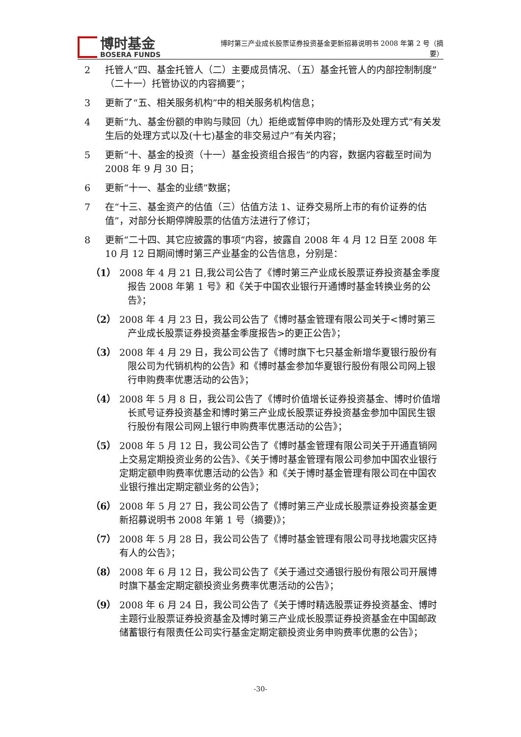博时基金
BOSERA FUNDS
博时第三产业成长股票证券投资基金更新招募说明书 2008 年第 2 号（摘要）
2 托管人“四、基金托管人（二）主要成员情况、（五）基金托管人的内部控制制度”（二十一）托管协议的内容摘要”；
3 更新了“五、相关服务机构”中的相关服务机构信息；
4 更新“九、基金份额的申购与赎回（九）拒绝或暂停申购的情形及处理方式”有关发生后的处理方式以及(十七)基金的非交易过户”有关内容；
5 更新“十、基金的投资（十一）基金投资组合报告”的内容，数据内容截至时间为 2008 年 9 月 30 日；
6 更新“十一、基金的业绩”数据；
7 在“十三、基金资产的估值（三）估值方法 1、证券交易所上市的有价证券的估值”，对部分长期停牌股票的估值方法进行了修订；
8 更新“二十四、其它应披露的事项”内容，披露自 2008 年 4 月 12 日至 2008 年 10 月 12 日期间博时第三产业基金的公告信息，分别是：
（1） 2008 年 4 月 21 日,我公司公告了《博时第三产业成长股票证券投资基金季度报告 2008 年第 1 号》和《关于中国农业银行开通博时基金转换业务的公告》；
（2） 2008 年 4 月 23 日，我公司公告了《博时基金管理有限公司关于<博时第三产业成长股票证券投资基金季度报告>的更正公告》；
（3） 2008 年 4 月 29 日，我公司公告了《博时旗下七只基金新增华夏银行股份有限公司为代销机构的公告》和《博时基金参加华夏银行股份有限公司网上银行申购费率优惠活动的公告》；
（4） 2008 年 5 月 8 日，我公司公告了《博时价值增长证券投资基金、博时价值增长贰号证券投资基金和博时第三产业成长股票证券投资基金参加中国民生银行股份有限公司网上银行申购费率优惠活动的公告》；
（5） 2008 年 5 月 12 日，我公司公告了《博时基金管理有限公司关于开通直销网上交易定期投资业务的公告》、《关于博时基金管理有限公司参加中国农业银行定期定额申购费率优惠活动的公告》和《关于博时基金管理有限公司在中国农业银行推出定期定额业务的公告》；
（6） 2008 年 5 月 27 日，我公司公告了《博时第三产业成长股票证券投资基金更新招募说明书 2008 年第 1 号（摘要)》；
（7） 2008 年 5 月 28 日，我公司公告了《博时基金管理有限公司寻找地震灾区持有人的公告》；
（8） 2008 年 6 月 12 日，我公司公告了《关于通过交通银行股份有限公司开展博时旗下基金定期定额投资业务费率优惠活动的公告》；
（9） 2008 年 6 月 24 日，我公司公告了《关于博时精选股票证券投资基金、博时主题行业股票证券投资基金及博时第三产业成长股票证券投资基金在中国邮政储蓄银行有限责任公司实行基金定期定额投资业务申购费率优惠的公告》；
-30-